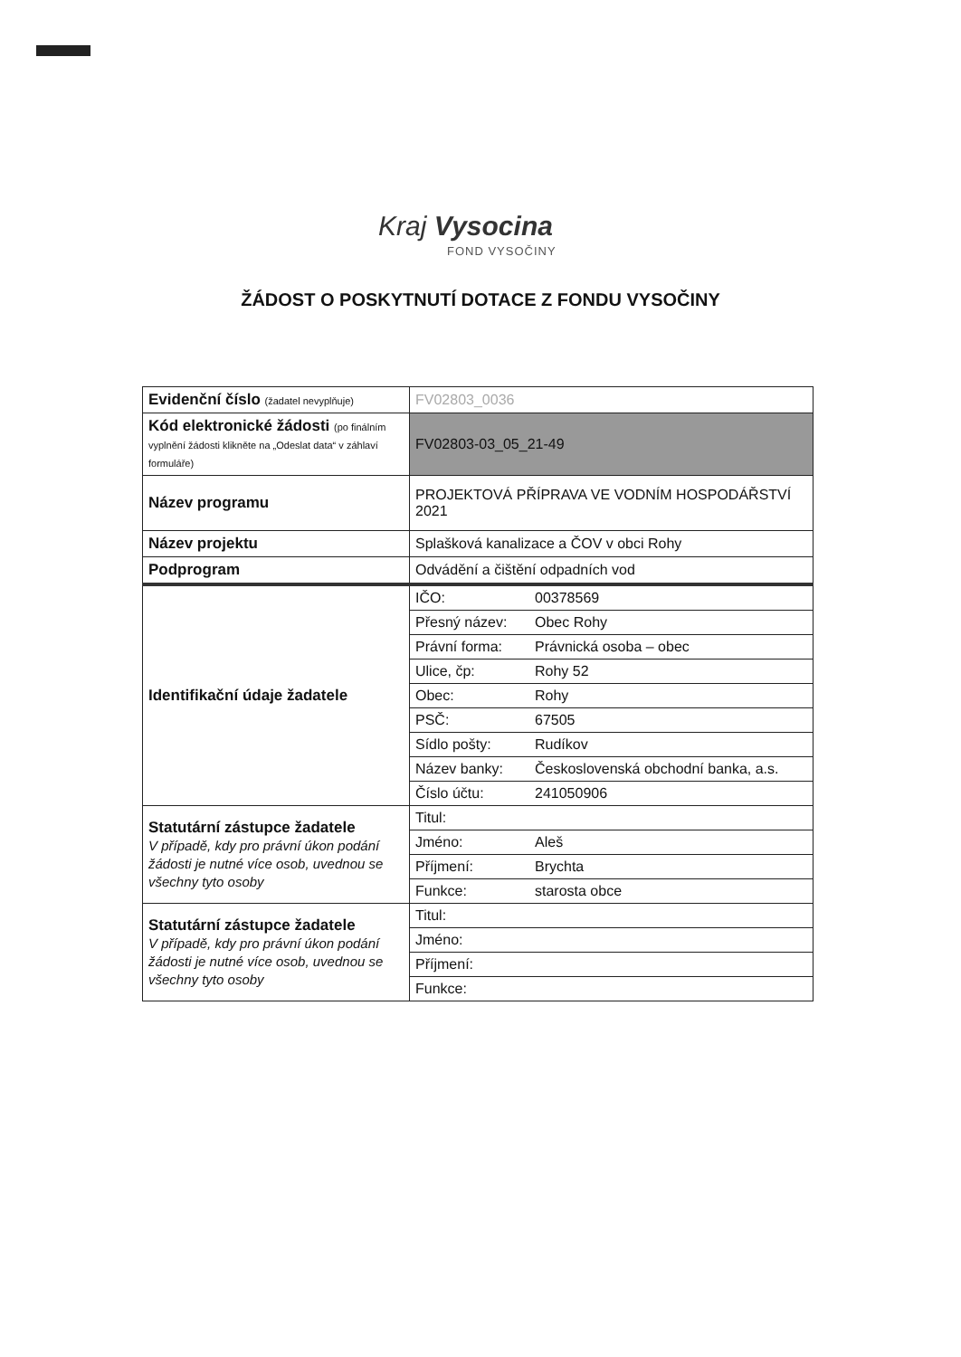Kraj Vysocina
FOND VYSOČINY
ŽÁDOST O POSKYTNUTÍ DOTACE Z FONDU VYSOČINY
| Evidenční číslo (žadatel nevyplňuje) | FV02803_0036 | |
| Kód elektronické žádosti (po finálním vyplnění žádosti klikněte na „Odeslat data“ v záhlaví formuláře) | FV02803-03_05_21-49 | |
| Název programu | PROJEKTOVÁ PŘÍPRAVA VE VODNÍM HOSPODÁŘSTVÍ 2021 | |
| Název projektu | Splašková kanalizace a ČOV v obci Rohy | |
| Podprogram | Odvádění a čištění odpadních vod | |
| Identifikační údaje žadatele | IČO: | 00378569 |
| | Přesný název: | Obec Rohy |
| | Právní forma: | Právnická osoba – obec |
| | Ulice, čp: | Rohy 52 |
| | Obec: | Rohy |
| | PSČ: | 67505 |
| | Sídlo pošty: | Rudíkov |
| | Název banky: | Československá obchodní banka, a.s. |
| | Číslo účtu: | 241050906 |
| Statutární zástupce žadatele V případě, kdy pro právní úkon podání žádosti je nutné více osob, uvednou se všechny tyto osoby | Titul: | |
| | Jméno: | Aleš |
| | Příjmení: | Brychta |
| | Funkce: | starosta obce |
| Statutární zástupce žadatele V případě, kdy pro právní úkon podání žádosti je nutné více osob, uvednou se všechny tyto osoby | Titul: | |
| | Jméno: | |
| | Příjmení: | |
| | Funkce: | |